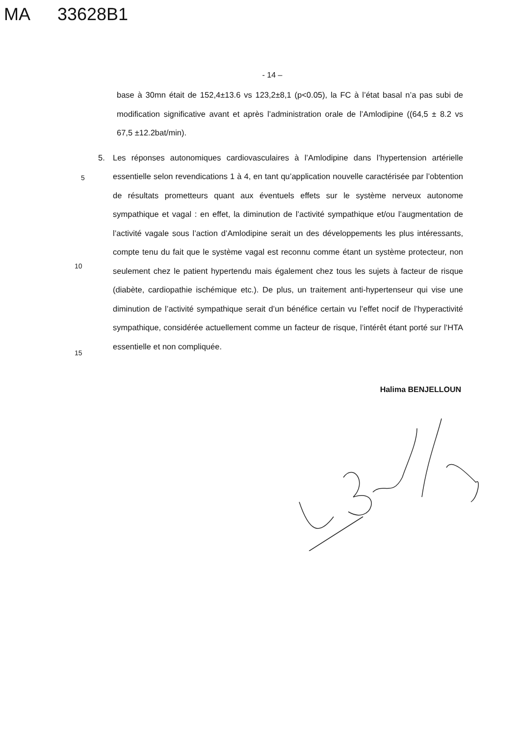MA 33628B1
- 14 –
base à 30mn était de 152,4±13.6 vs 123,2±8,1 (p<0.05), la FC à l’état basal n’a pas subi de modification significative avant et après l’administration orale de l’Amlodipine ((64,5 ± 8.2 vs 67,5 ±12.2bat/min).
5. Les réponses autonomiques cardiovasculaires à l’Amlodipine dans l’hypertension artérielle essentielle selon revendications 1 à 4, en tant qu’application nouvelle caractérisée par l’obtention de résultats prometteurs quant aux éventuels effets sur le système nerveux autonome sympathique et vagal : en effet, la diminution de l’activité sympathique et/ou l’augmentation de l’activité vagale sous l’action d’Amlodipine serait un des développements les plus intéressants, compte tenu du fait que le système vagal est reconnu comme étant un système protecteur, non seulement chez le patient hypertendu mais également chez tous les sujets à facteur de risque (diabète, cardiopathie ischémique etc.). De plus, un traitement anti-hypertenseur qui vise une diminution de l’activité sympathique serait d’un bénéfice certain vu l’effet nocif de l’hyperactivité sympathique, considérée actuellement comme un facteur de risque, l’intérêt étant porté sur l’HTA essentielle et non compliquée.
5
10
15
Halima BENJELLOUN